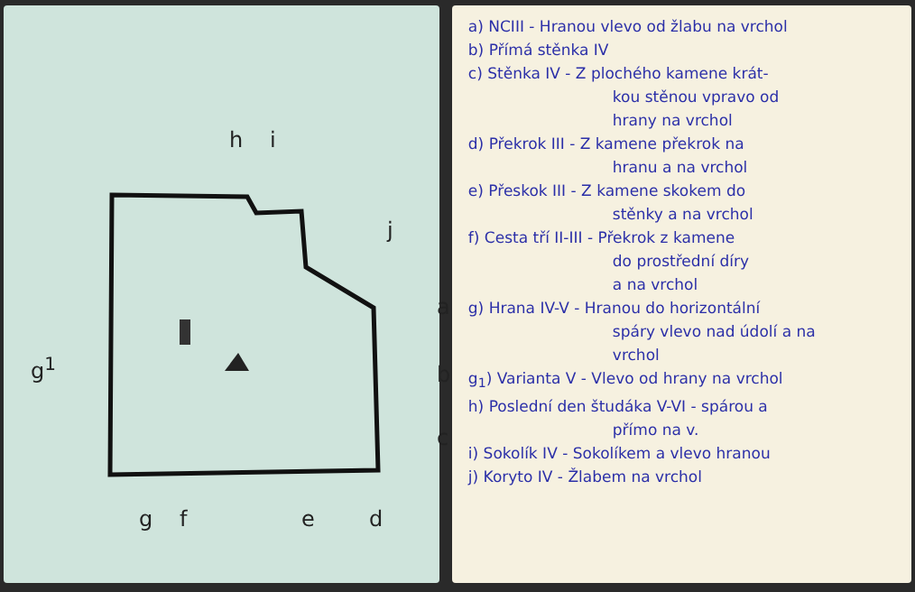h i
j
a
b
c
g<sup>1</sup>
g f e d
a) NCIII - Hranou vlevo od žlabu na vrchol
b) Přímá stěnka IV
c) Stěnka IV - Z plochého kamene krát-
kou stěnou vpravo od
hrany na vrchol
d) Překrok III - Z kamene překrok na
hranu a na vrchol
e) Přeskok III - Z kamene skokem do
stěnky a na vrchol
f) Cesta tří II-III - Překrok z kamene
do prostřední díry
a na vrchol
g) Hrana IV-V - Hranou do horizontální
spáry vlevo nad údolí a na
vrchol
g<sub>1</sub>) Varianta V - Vlevo od hrany na vrchol
h) Poslední den študáka V-VI - spárou a
přímo na v.
i) Sokolík IV - Sokolíkem a vlevo hranou
j) Koryto IV - Žlabem na vrchol